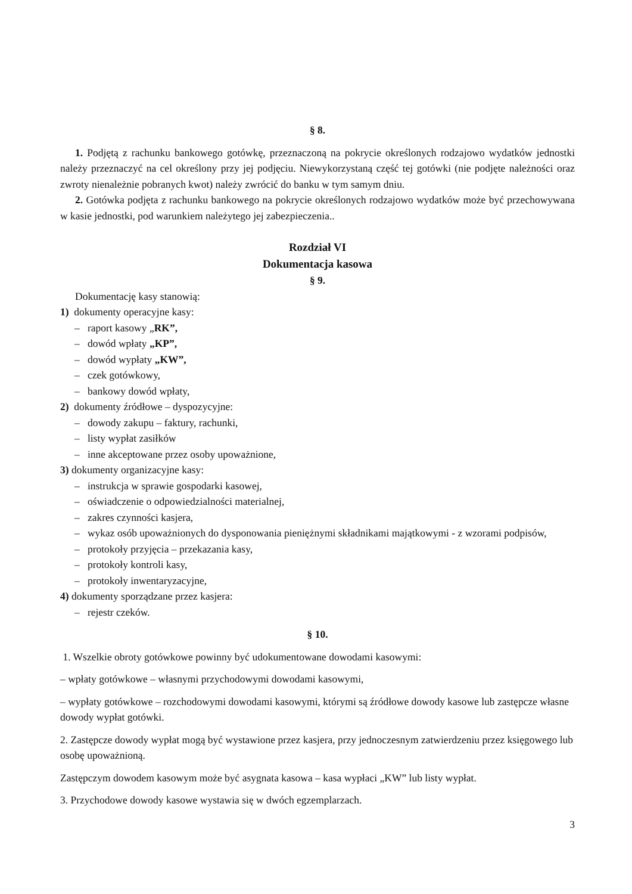§ 8.
1. Podjętą z rachunku bankowego gotówkę, przeznaczoną na pokrycie określonych rodzajowo wydatków jednostki należy przeznaczyć na cel określony przy jej podjęciu. Niewykorzystaną część tej gotówki (nie podjęte należności oraz zwroty nienależnie pobranych kwot) należy zwrócić do banku w tym samym dniu.
2. Gotówka podjęta z rachunku bankowego na pokrycie określonych rodzajowo wydatków może być przechowywana w kasie jednostki, pod warunkiem należytego jej zabezpieczenia..
Rozdział VI
Dokumentacja kasowa
§ 9.
Dokumentację kasy stanowią:
1) dokumenty operacyjne kasy:
– raport kasowy „RK”,
– dowód wpłaty „KP”,
– dowód wypłaty „KW”,
– czek gotówkowy,
– bankowy dowód wpłaty,
2) dokumenty źródłowe – dyspozycyjne:
– dowody zakupu – faktury, rachunki,
– listy wypłat zasiłków
– inne akceptowane przez osoby upoważnione,
3) dokumenty organizacyjne kasy:
– instrukcja w sprawie gospodarki kasowej,
– oświadczenie o odpowiedzialności materialnej,
– zakres czynności kasjera,
– wykaz osób upoważnionych do dysponowania pieniężnymi składnikami majątkowymi - z wzorami podpisów,
– protokoły przyjęcia – przekazania kasy,
– protokoły kontroli kasy,
– protokoły inwentaryzacyjne,
4) dokumenty sporządzane przez kasjera:
– rejestr czeków.
§ 10.
1. Wszelkie obroty gotówkowe powinny być udokumentowane dowodami kasowymi:
– wpłaty gotówkowe – własnymi przychodowymi dowodami kasowymi,
– wypłaty gotówkowe – rozchodowymi dowodami kasowymi, którymi są źródłowe dowody kasowe lub zastępcze własne dowody wypłat gotówki.
2. Zastępcze dowody wypłat mogą być wystawione przez kasjera, przy jednoczesnym zatwierdzeniu przez księgowego lub osobę upoważnioną.
Zastępczym dowodem kasowym może być asygnata kasowa – kasa wypłaci „KW” lub listy wypłat.
3. Przychodowe dowody kasowe wystawia się w dwóch egzemplarzach.
3